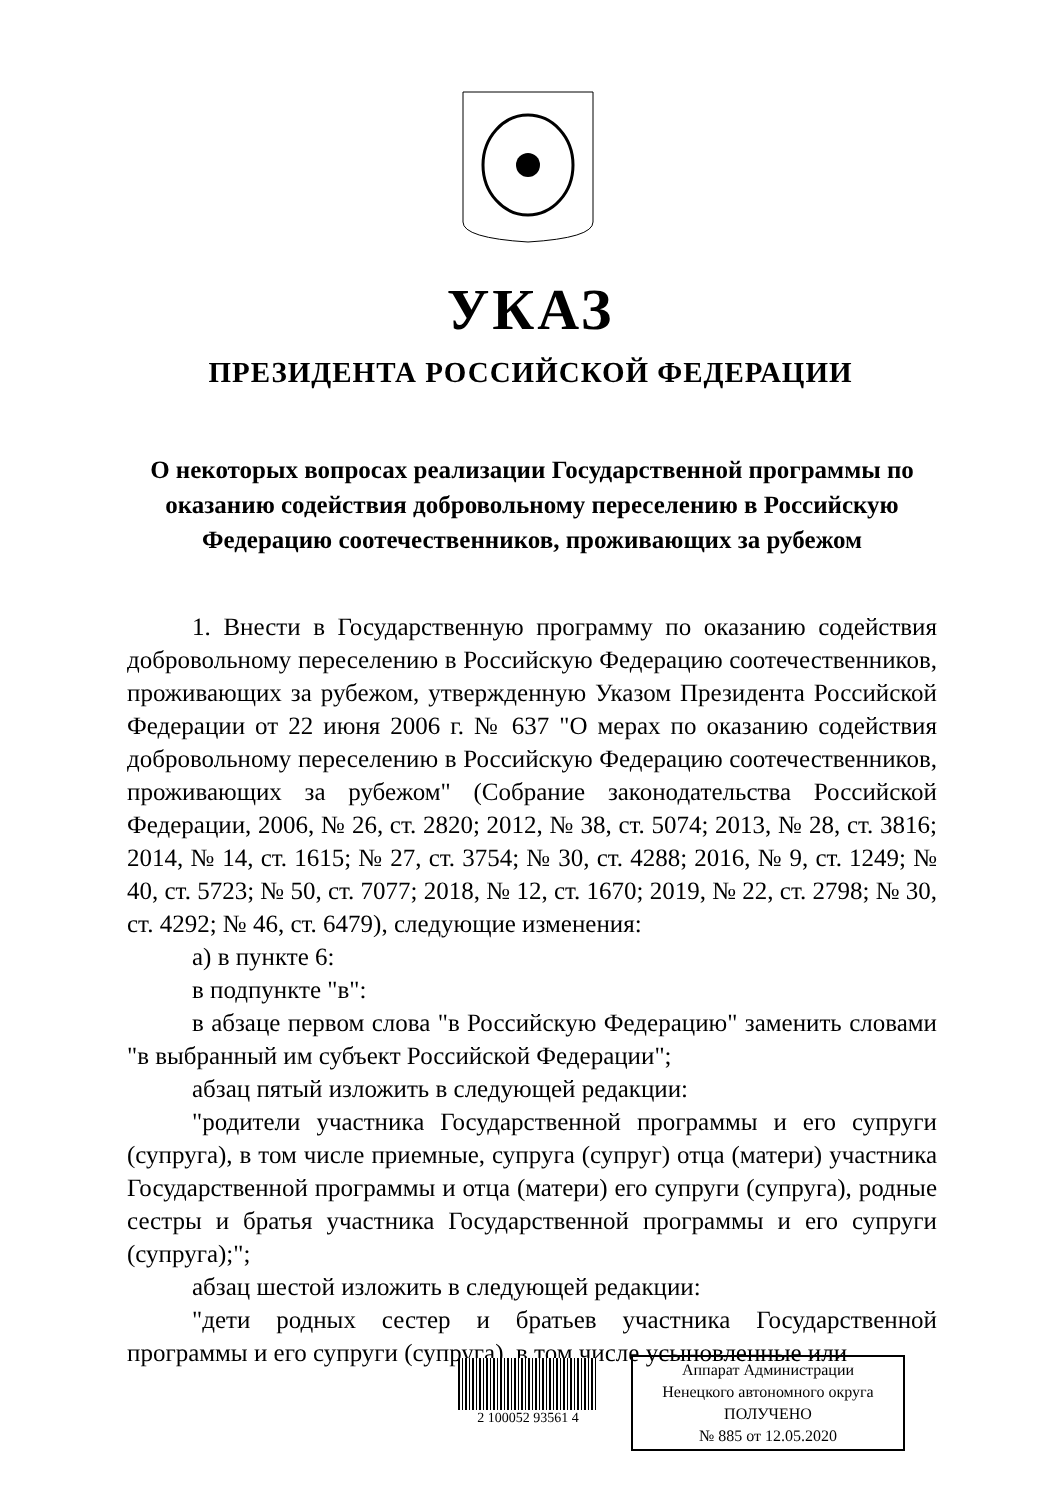УКАЗ
ПРЕЗИДЕНТА РОССИЙСКОЙ ФЕДЕРАЦИИ
О некоторых вопросах реализации Государственной программы по оказанию содействия добровольному переселению в Российскую Федерацию соотечественников, проживающих за рубежом
1. Внести в Государственную программу по оказанию содействия добровольному переселению в Российскую Федерацию соотечественников, проживающих за рубежом, утвержденную Указом Президента Российской Федерации от 22 июня 2006 г. № 637 "О мерах по оказанию содействия добровольному переселению в Российскую Федерацию соотечественников, проживающих за рубежом" (Собрание законодательства Российской Федерации, 2006, № 26, ст. 2820; 2012, № 38, ст. 5074; 2013, № 28, ст. 3816; 2014, № 14, ст. 1615; № 27, ст. 3754; № 30, ст. 4288; 2016, № 9, ст. 1249; № 40, ст. 5723; № 50, ст. 7077; 2018, № 12, ст. 1670; 2019, № 22, ст. 2798; № 30, ст. 4292; № 46, ст. 6479), следующие изменения:
а) в пункте 6:
в подпункте "в":
в абзаце первом слова "в Российскую Федерацию" заменить словами "в выбранный им субъект Российской Федерации";
абзац пятый изложить в следующей редакции:
"родители участника Государственной программы и его супруги (супруга), в том числе приемные, супруга (супруг) отца (матери) участника Государственной программы и отца (матери) его супруги (супруга), родные сестры и братья участника Государственной программы и его супруги (супруга);";
абзац шестой изложить в следующей редакции:
"дети родных сестер и братьев участника Государственной программы и его супруги (супруга), в том числе усыновленные или
2 100052 93561 4
Аппарат Администрации
Ненецкого автономного округа
ПОЛУЧЕНО
№ 885 от 12.05.2020